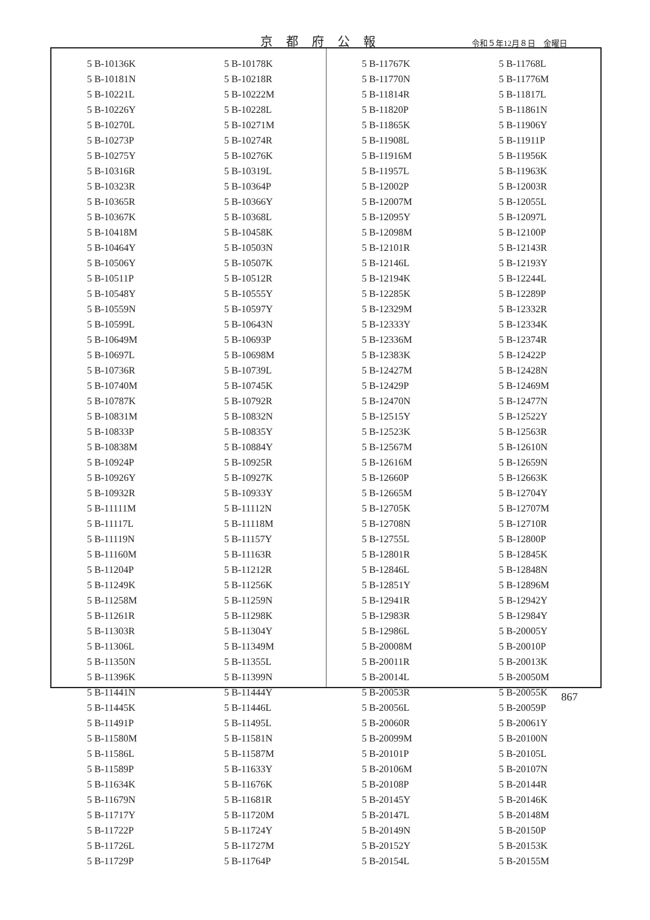京都府公報 令和５年12月８日　金曜日
| 5 B-10136K | 5 B-10178K |
| 5 B-10181N | 5 B-10218R |
| 5 B-10221L | 5 B-10222M |
| 5 B-10226Y | 5 B-10228L |
| 5 B-10270L | 5 B-10271M |
| 5 B-10273P | 5 B-10274R |
| 5 B-10275Y | 5 B-10276K |
| 5 B-10316R | 5 B-10319L |
| 5 B-10323R | 5 B-10364P |
| 5 B-10365R | 5 B-10366Y |
| 5 B-10367K | 5 B-10368L |
| 5 B-10418M | 5 B-10458K |
| 5 B-10464Y | 5 B-10503N |
| 5 B-10506Y | 5 B-10507K |
| 5 B-10511P | 5 B-10512R |
| 5 B-10548Y | 5 B-10555Y |
| 5 B-10559N | 5 B-10597Y |
| 5 B-10599L | 5 B-10643N |
| 5 B-10649M | 5 B-10693P |
| 5 B-10697L | 5 B-10698M |
| 5 B-10736R | 5 B-10739L |
| 5 B-10740M | 5 B-10745K |
| 5 B-10787K | 5 B-10792R |
| 5 B-10831M | 5 B-10832N |
| 5 B-10833P | 5 B-10835Y |
| 5 B-10838M | 5 B-10884Y |
| 5 B-10924P | 5 B-10925R |
| 5 B-10926Y | 5 B-10927K |
| 5 B-10932R | 5 B-10933Y |
| 5 B-11111M | 5 B-11112N |
| 5 B-11117L | 5 B-11118M |
| 5 B-11119N | 5 B-11157Y |
| 5 B-11160M | 5 B-11163R |
| 5 B-11204P | 5 B-11212R |
| 5 B-11249K | 5 B-11256K |
| 5 B-11258M | 5 B-11259N |
| 5 B-11261R | 5 B-11298K |
| 5 B-11303R | 5 B-11304Y |
| 5 B-11306L | 5 B-11349M |
| 5 B-11350N | 5 B-11355L |
| 5 B-11396K | 5 B-11399N |
| 5 B-11441N | 5 B-11444Y |
| 5 B-11445K | 5 B-11446L |
| 5 B-11491P | 5 B-11495L |
| 5 B-11580M | 5 B-11581N |
| 5 B-11586L | 5 B-11587M |
| 5 B-11589P | 5 B-11633Y |
| 5 B-11634K | 5 B-11676K |
| 5 B-11679N | 5 B-11681R |
| 5 B-11717Y | 5 B-11720M |
| 5 B-11722P | 5 B-11724Y |
| 5 B-11726L | 5 B-11727M |
| 5 B-11729P | 5 B-11764P |
| 5 B-11767K | 5 B-11768L |
| 5 B-11770N | 5 B-11776M |
| 5 B-11814R | 5 B-11817L |
| 5 B-11820P | 5 B-11861N |
| 5 B-11865K | 5 B-11906Y |
| 5 B-11908L | 5 B-11911P |
| 5 B-11916M | 5 B-11956K |
| 5 B-11957L | 5 B-11963K |
| 5 B-12002P | 5 B-12003R |
| 5 B-12007M | 5 B-12055L |
| 5 B-12095Y | 5 B-12097L |
| 5 B-12098M | 5 B-12100P |
| 5 B-12101R | 5 B-12143R |
| 5 B-12146L | 5 B-12193Y |
| 5 B-12194K | 5 B-12244L |
| 5 B-12285K | 5 B-12289P |
| 5 B-12329M | 5 B-12332R |
| 5 B-12333Y | 5 B-12334K |
| 5 B-12336M | 5 B-12374R |
| 5 B-12383K | 5 B-12422P |
| 5 B-12427M | 5 B-12428N |
| 5 B-12429P | 5 B-12469M |
| 5 B-12470N | 5 B-12477N |
| 5 B-12515Y | 5 B-12522Y |
| 5 B-12523K | 5 B-12563R |
| 5 B-12567M | 5 B-12610N |
| 5 B-12616M | 5 B-12659N |
| 5 B-12660P | 5 B-12663K |
| 5 B-12665M | 5 B-12704Y |
| 5 B-12705K | 5 B-12707M |
| 5 B-12708N | 5 B-12710R |
| 5 B-12755L | 5 B-12800P |
| 5 B-12801R | 5 B-12845K |
| 5 B-12846L | 5 B-12848N |
| 5 B-12851Y | 5 B-12896M |
| 5 B-12941R | 5 B-12942Y |
| 5 B-12983R | 5 B-12984Y |
| 5 B-12986L | 5 B-20005Y |
| 5 B-20008M | 5 B-20010P |
| 5 B-20011R | 5 B-20013K |
| 5 B-20014L | 5 B-20050M |
| 5 B-20053R | 5 B-20055K |
| 5 B-20056L | 5 B-20059P |
| 5 B-20060R | 5 B-20061Y |
| 5 B-20099M | 5 B-20100N |
| 5 B-20101P | 5 B-20105L |
| 5 B-20106M | 5 B-20107N |
| 5 B-20108P | 5 B-20144R |
| 5 B-20145Y | 5 B-20146K |
| 5 B-20147L | 5 B-20148M |
| 5 B-20149N | 5 B-20150P |
| 5 B-20152Y | 5 B-20153K |
| 5 B-20154L | 5 B-20155M |
867